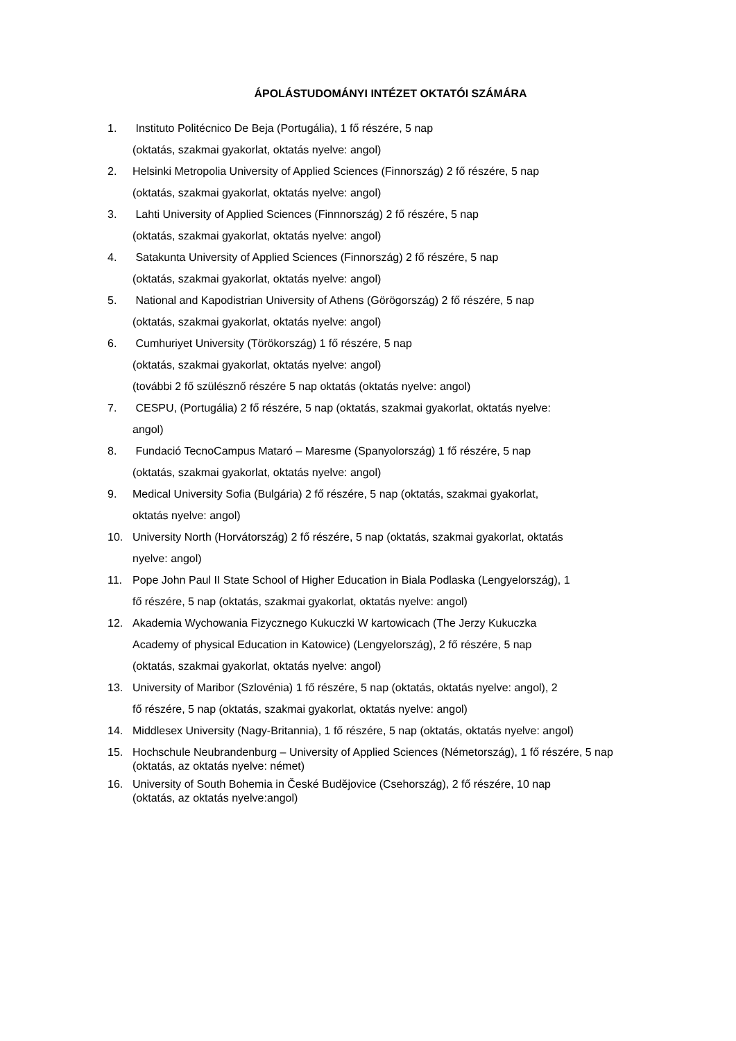ÁPOLÁSTUDOMÁNYI INTÉZET OKTATÓI SZÁMÁRA
1. Instituto Politécnico De Beja (Portugália), 1 fő részére, 5 nap
(oktatás, szakmai gyakorlat, oktatás nyelve: angol)
2. Helsinki Metropolia University of Applied Sciences (Finnország) 2 fő részére, 5 nap
(oktatás, szakmai gyakorlat, oktatás nyelve: angol)
3. Lahti University of Applied Sciences (Finnnország) 2 fő részére, 5 nap
(oktatás, szakmai gyakorlat, oktatás nyelve: angol)
4. Satakunta University of Applied Sciences (Finnország) 2 fő részére, 5 nap
(oktatás, szakmai gyakorlat, oktatás nyelve: angol)
5. National and Kapodistrian University of Athens (Görögország) 2 fő részére, 5 nap
(oktatás, szakmai gyakorlat, oktatás nyelve: angol)
6. Cumhuriyet University (Törökország) 1 fő részére, 5 nap
(oktatás, szakmai gyakorlat, oktatás nyelve: angol)
(további 2 fő szülésznő részére 5 nap oktatás (oktatás nyelve: angol)
7. CESPU, (Portugália) 2 fő részére, 5 nap (oktatás, szakmai gyakorlat, oktatás nyelve:
angol)
8. Fundació TecnoCampus Mataró – Maresme (Spanyolország) 1 fő részére, 5 nap
(oktatás, szakmai gyakorlat, oktatás nyelve: angol)
9. Medical University Sofia (Bulgária) 2 fő részére, 5 nap (oktatás, szakmai gyakorlat,
oktatás nyelve: angol)
10. University North (Horvátország) 2 fő részére, 5 nap (oktatás, szakmai gyakorlat, oktatás
nyelve: angol)
11. Pope John Paul II State School of Higher Education in Biala Podlaska (Lengyelország), 1
fő részére, 5 nap (oktatás, szakmai gyakorlat, oktatás nyelve: angol)
12. Akademia Wychowania Fizycznego Kukuczki W kartowicach (The Jerzy Kukuczka
Academy of physical Education in Katowice) (Lengyelország), 2 fő részére, 5 nap
(oktatás, szakmai gyakorlat, oktatás nyelve: angol)
13. University of Maribor (Szlovénia) 1 fő részére, 5 nap (oktatás, oktatás nyelve: angol), 2
fő részére, 5 nap (oktatás, szakmai gyakorlat, oktatás nyelve: angol)
14. Middlesex University (Nagy-Britannia), 1 fő részére, 5 nap (oktatás, oktatás nyelve: angol)
15. Hochschule Neubrandenburg – University of Applied Sciences (Németország), 1 fő részére, 5 nap (oktatás, az oktatás nyelve: német)
16. University of South Bohemia in České Budějovice (Csehország), 2 fő részére, 10 nap
(oktatás, az oktatás nyelve:angol)